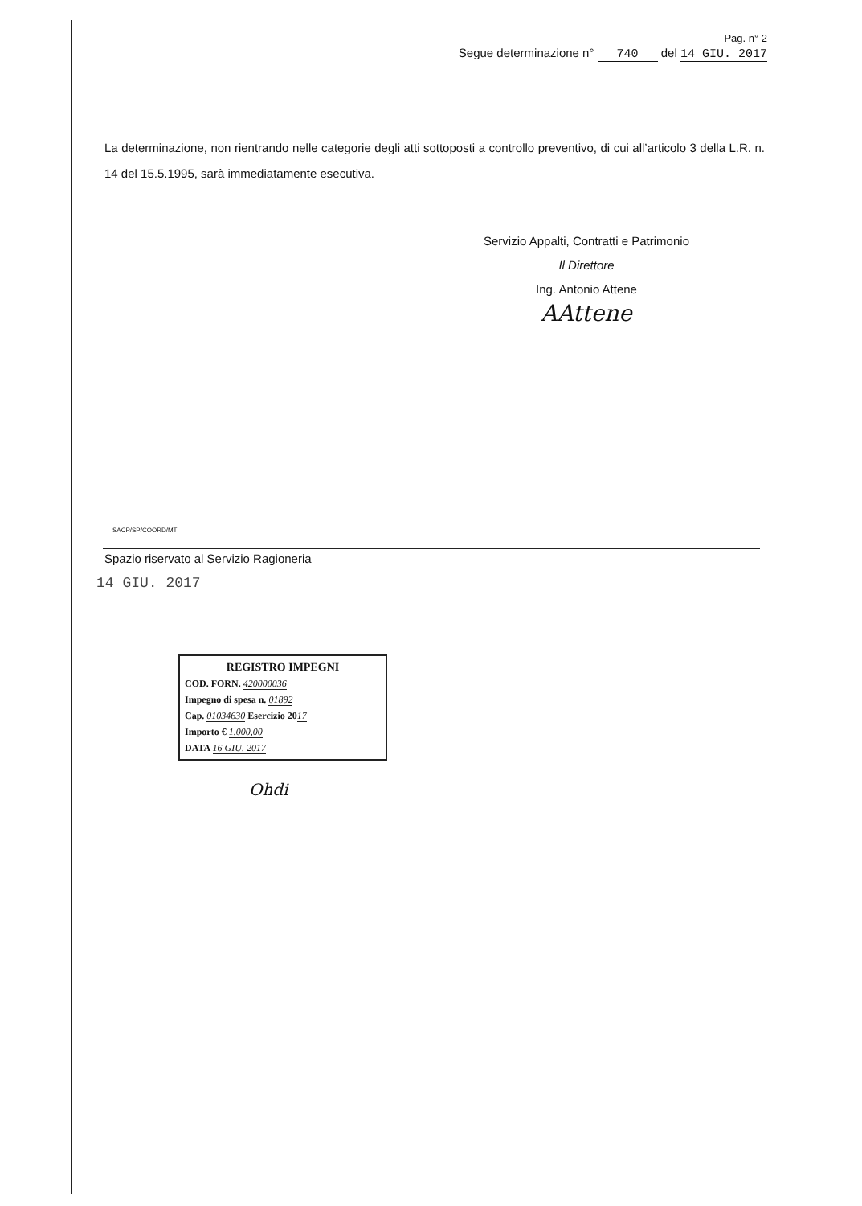Pag. n° 2
Segue determinazione n° 740 del 14 GIU. 2017
La determinazione, non rientrando nelle categorie degli atti sottoposti a controllo preventivo, di cui all’articolo 3 della L.R. n. 14 del 15.5.1995, sarà immediatamente esecutiva.
Servizio Appalti, Contratti e Patrimonio
Il Direttore
Ing. Antonio Attene
AAttene
SACP/SP/COORD/MT
Spazio riservato al Servizio Ragioneria
14 GIU. 2017
REGISTRO IMPEGNI
COD. FORN. 420000036
Impegno di spesa n. 01892
Cap. 01034630 Esercizio 2017
Importo € 1.000,00
DATA 16 GIU. 2017
Ohdi